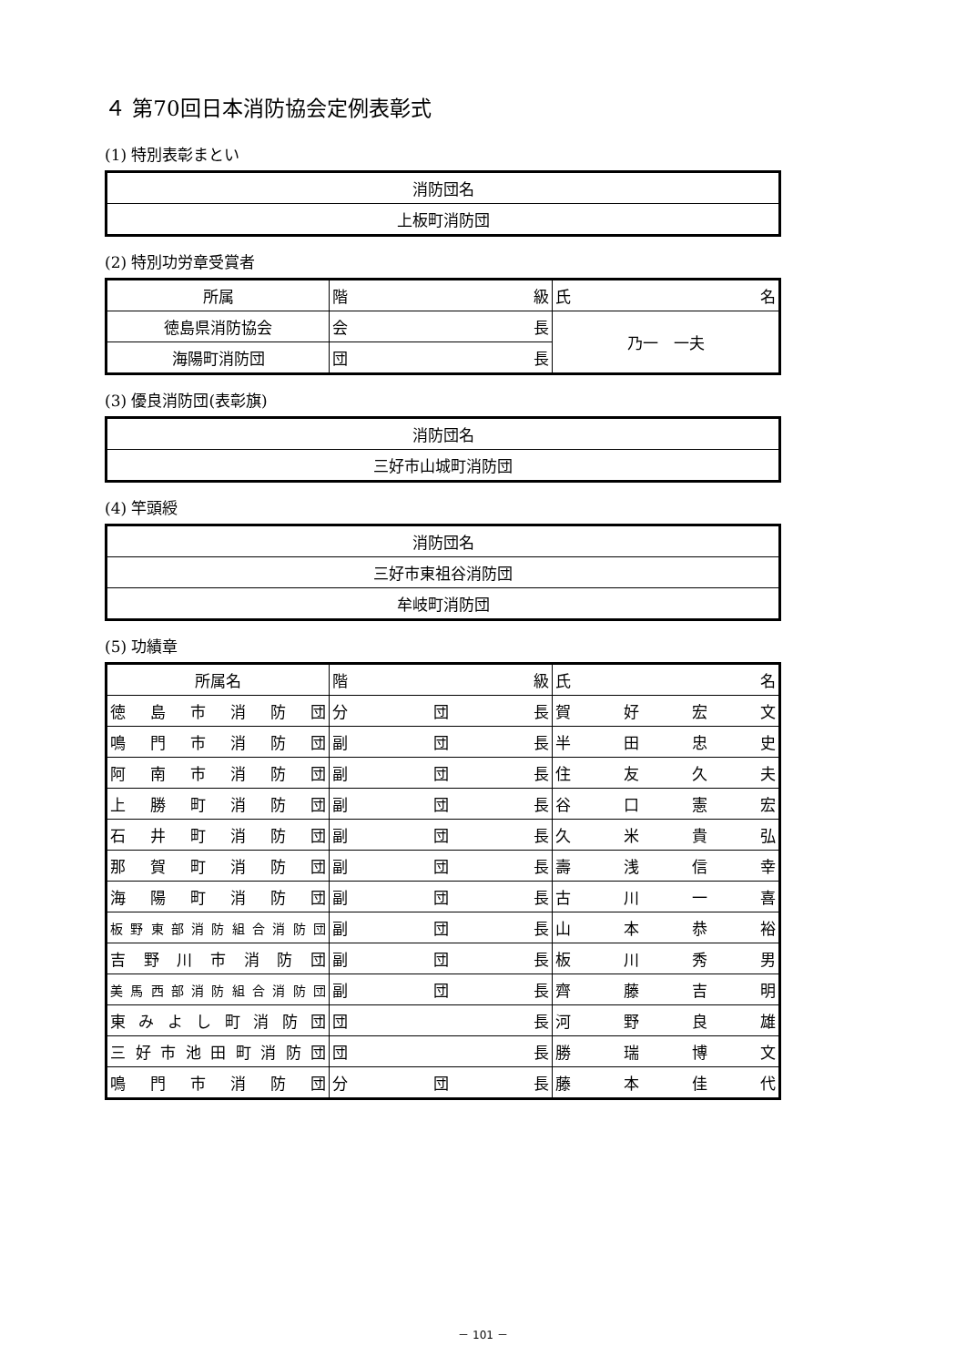４ 第70回日本消防協会定例表彰式
(1) 特別表彰まとい
| 消防団名 |
| --- |
| 上板町消防団 |
(2) 特別功労章受賞者
| 所属 | 階級 | 氏名 |
| --- | --- | --- |
| 徳島県消防協会 | 会長 | 乃一 一夫 |
| 海陽町消防団 | 団長 | |
(3) 優良消防団(表彰旗)
| 消防団名 |
| --- |
| 三好市山城町消防団 |
(4) 竿頭綬
| 消防団名 |
| --- |
| 三好市東祖谷消防団 |
| 牟岐町消防団 |
(5) 功績章
| 所属名 | 階級 | 氏名 |
| --- | --- | --- |
| 徳島市消防団 | 分団長 | 賀好宏文 |
| 鳴門市消防団 | 副団長 | 半田忠史 |
| 阿南市消防団 | 副団長 | 住友久夫 |
| 上勝町消防団 | 副団長 | 谷口憲宏 |
| 石井町消防団 | 副団長 | 久米貴弘 |
| 那賀町消防団 | 副団長 | 壽浅信幸 |
| 海陽町消防団 | 副団長 | 古川一喜 |
| 板野東部消防組合消防団 | 副団長 | 山本恭裕 |
| 吉野川市消防団 | 副団長 | 板川秀男 |
| 美馬西部消防組合消防団 | 副団長 | 齊藤吉明 |
| 東みよし町消防団 | 団長 | 河野良雄 |
| 三好市池田町消防団 | 団長 | 勝瑞博文 |
| 鳴門市消防団 | 分団長 | 藤本佳代 |
－ 101 －